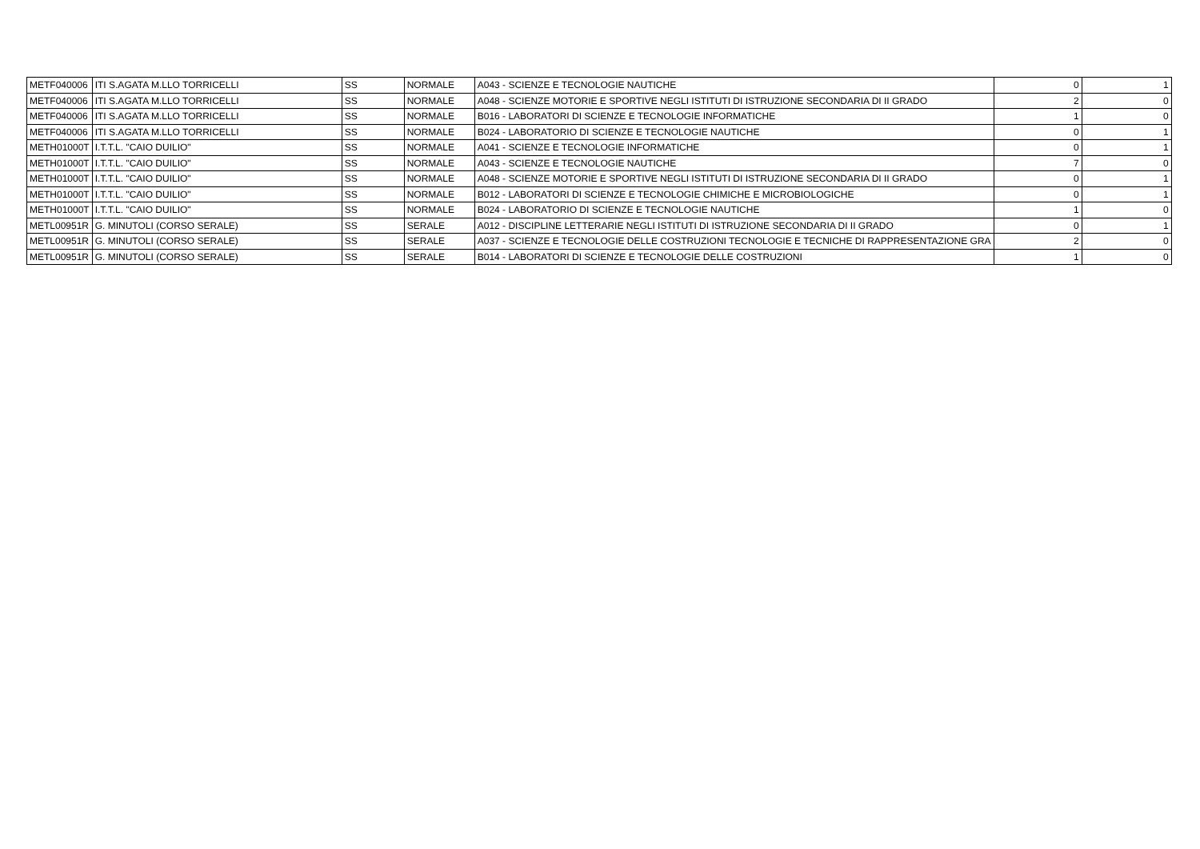| METF040006 | ITI S.AGATA M.LLO TORRICELLI | SS | NORMALE | A043 - SCIENZE E TECNOLOGIE NAUTICHE | 0 | 1 |
| METF040006 | ITI S.AGATA M.LLO TORRICELLI | SS | NORMALE | A048 - SCIENZE MOTORIE E SPORTIVE NEGLI ISTITUTI DI ISTRUZIONE SECONDARIA DI II GRADO | 2 | 0 |
| METF040006 | ITI S.AGATA M.LLO TORRICELLI | SS | NORMALE | B016 - LABORATORI DI SCIENZE E TECNOLOGIE INFORMATICHE | 1 | 0 |
| METF040006 | ITI S.AGATA M.LLO TORRICELLI | SS | NORMALE | B024 - LABORATORIO DI SCIENZE E TECNOLOGIE NAUTICHE | 0 | 1 |
| METH01000T | I.T.T.L. "CAIO DUILIO" | SS | NORMALE | A041 - SCIENZE E TECNOLOGIE INFORMATICHE | 0 | 1 |
| METH01000T | I.T.T.L. "CAIO DUILIO" | SS | NORMALE | A043 - SCIENZE E TECNOLOGIE NAUTICHE | 7 | 0 |
| METH01000T | I.T.T.L. "CAIO DUILIO" | SS | NORMALE | A048 - SCIENZE MOTORIE E SPORTIVE NEGLI ISTITUTI DI ISTRUZIONE SECONDARIA DI II GRADO | 0 | 1 |
| METH01000T | I.T.T.L. "CAIO DUILIO" | SS | NORMALE | B012 - LABORATORI DI SCIENZE E TECNOLOGIE CHIMICHE E MICROBIOLOGICHE | 0 | 1 |
| METH01000T | I.T.T.L. "CAIO DUILIO" | SS | NORMALE | B024 - LABORATORIO DI SCIENZE E TECNOLOGIE NAUTICHE | 1 | 0 |
| METL00951R | G. MINUTOLI (CORSO SERALE) | SS | SERALE | A012 - DISCIPLINE LETTERARIE NEGLI ISTITUTI DI ISTRUZIONE SECONDARIA DI II GRADO | 0 | 1 |
| METL00951R | G. MINUTOLI (CORSO SERALE) | SS | SERALE | A037 - SCIENZE E TECNOLOGIE DELLE COSTRUZIONI TECNOLOGIE E TECNICHE DI RAPPRESENTAZIONE GRA | 2 | 0 |
| METL00951R | G. MINUTOLI (CORSO SERALE) | SS | SERALE | B014 - LABORATORI DI SCIENZE E TECNOLOGIE DELLE COSTRUZIONI | 1 | 0 |